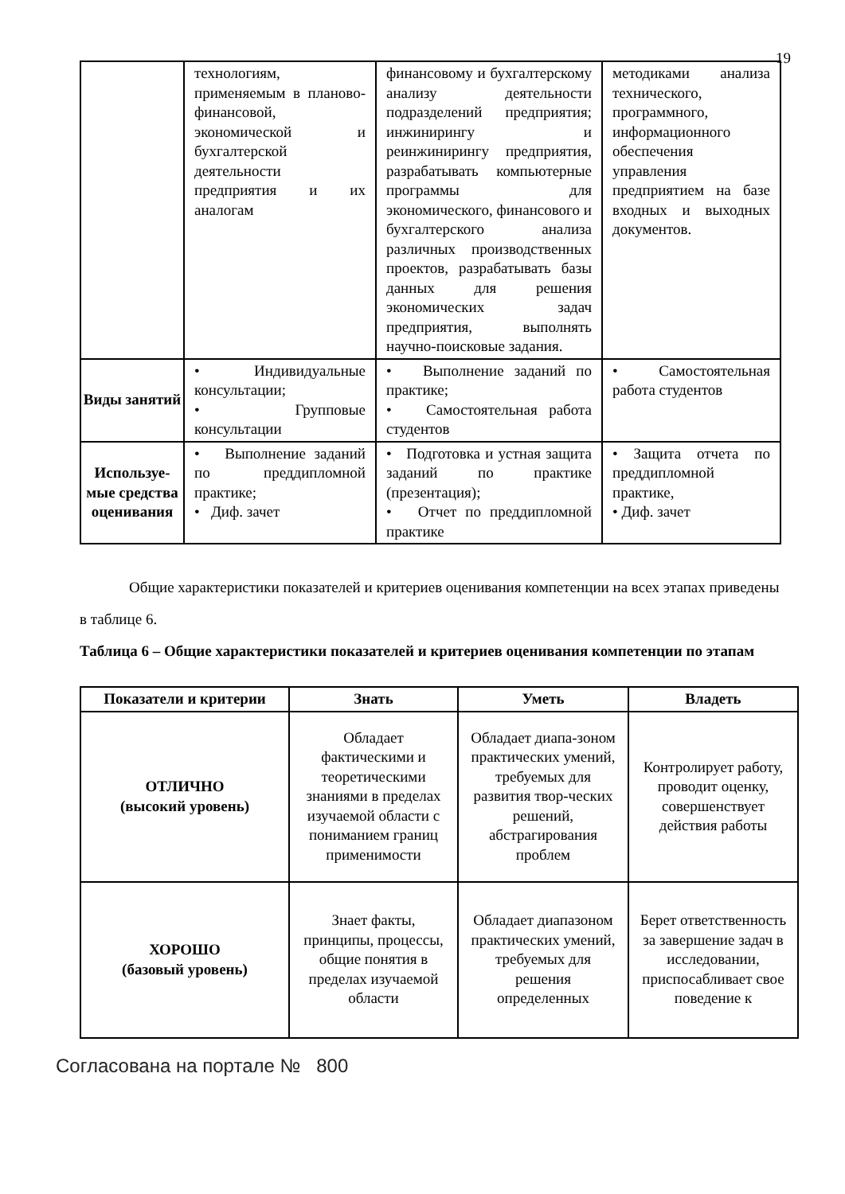19
| | технологиям, применяемым в планово-финансовой, экономической и бухгалтерской деятельности предприятия и их аналогам | финансовому и бухгалтерскому анализу деятельности подразделений предприятия; инжинирингу и реинжинирингу предприятия, разрабатывать компьютерные программы для экономического, финансового и бухгалтерского анализа различных производственных проектов, разрабатывать базы данных для решения экономических задач предприятия, выполнять научно-поисковые задания. | методиками анализа технического, программного, информационного обеспечения управления предприятием на базе входных и выходных документов. |
| Виды занятий | • Индивидуальные консультации; • Групповые консультации | • Выполнение заданий по практике; • Самостоятельная работа студентов | • Самостоятельная работа студентов |
| Используе-мые средства оценивания | • Выполнение заданий по преддипломной практике; • Диф. зачет | • Подготовка и устная защита заданий по практике (презентация); • Отчет по преддипломной практике | • Защита отчета по преддипломной практике, • Диф. зачет |
Общие характеристики показателей и критериев оценивания компетенции на всех этапах приведены в таблице 6.
Таблица 6 – Общие характеристики показателей и критериев оценивания компетенции по этапам
| Показатели и критерии | Знать | Уметь | Владеть |
| --- | --- | --- | --- |
| ОТЛИЧНО (высокий уровень) | Обладает фактическими и теоретическими знаниями в пределах изучаемой области с пониманием границ применимости | Обладает диапа-зоном практических умений, требуемых для развития твор-ческих решений, абстрагирования проблем | Контролирует работу, проводит оценку, совершенствует действия работы |
| ХОРОШО (базовый уровень) | Знает факты, принципы, процессы, общие понятия в пределах изучаемой области | Обладает диапазоном практических умений, требуемых для решения определенных | Берет ответственность за завершение задач в исследовании, приспосабливает свое поведение к |
Согласована на портале № 800